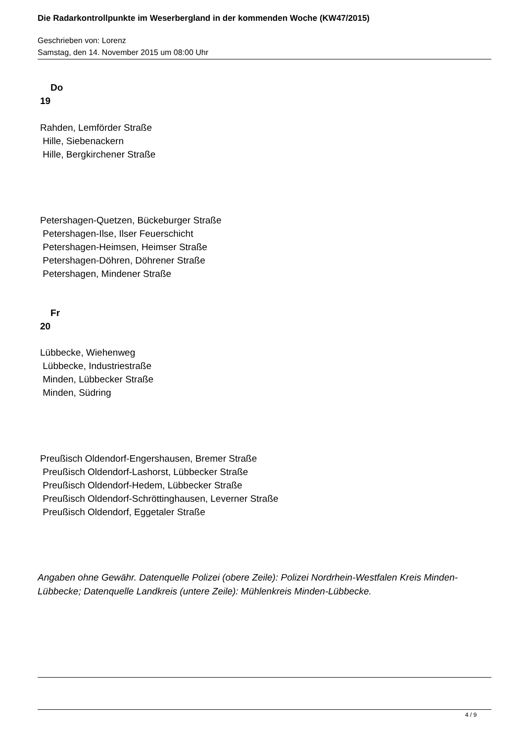Die Radarkontrollpunkte im Weserbergland in der kommenden Woche (KW47/2015)
Geschrieben von: Lorenz
Samstag, den 14. November 2015 um 08:00 Uhr
Do
19
Rahden, Lemförder Straße
Hille, Siebenackern
Hille, Bergkirchener Straße
Petershagen-Quetzen, Bückeburger Straße
Petershagen-Ilse, Ilser Feuerschicht
Petershagen-Heimsen, Heimser Straße
Petershagen-Döhren, Döhrener Straße
Petershagen, Mindener Straße
Fr
20
Lübbecke, Wiehenweg
Lübbecke, Industriestraße
Minden, Lübbecker Straße
Minden, Südring
Preußisch Oldendorf-Engershausen, Bremer Straße
Preußisch Oldendorf-Lashorst, Lübbecker Straße
Preußisch Oldendorf-Hedem, Lübbecker Straße
Preußisch Oldendorf-Schröttinghausen, Leverner Straße
Preußisch Oldendorf, Eggetaler Straße
Angaben ohne Gewähr. Datenquelle Polizei (obere Zeile): Polizei Nordrhein-Westfalen Kreis Minden-Lübbecke; Datenquelle Landkreis (untere Zeile): Mühlenkreis Minden-Lübbecke.
4 / 9